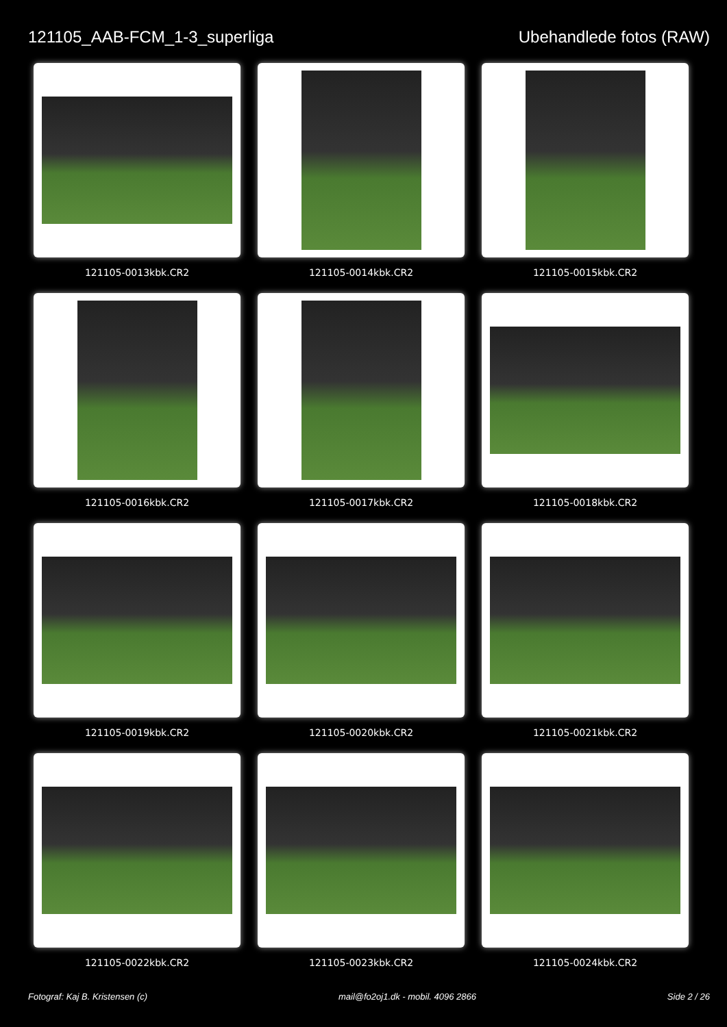121105_AAB-FCM_1-3_superliga Ubehandlede fotos (RAW)
121105-0013kbk.CR2
121105-0014kbk.CR2
121105-0015kbk.CR2
121105-0016kbk.CR2
121105-0017kbk.CR2
121105-0018kbk.CR2
121105-0019kbk.CR2
121105-0020kbk.CR2
121105-0021kbk.CR2
121105-0022kbk.CR2
121105-0023kbk.CR2
121105-0024kbk.CR2
Fotograf: Kaj B. Kristensen (c) mail@fo2oj1.dk - mobil. 4096 2866 Side 2 / 26